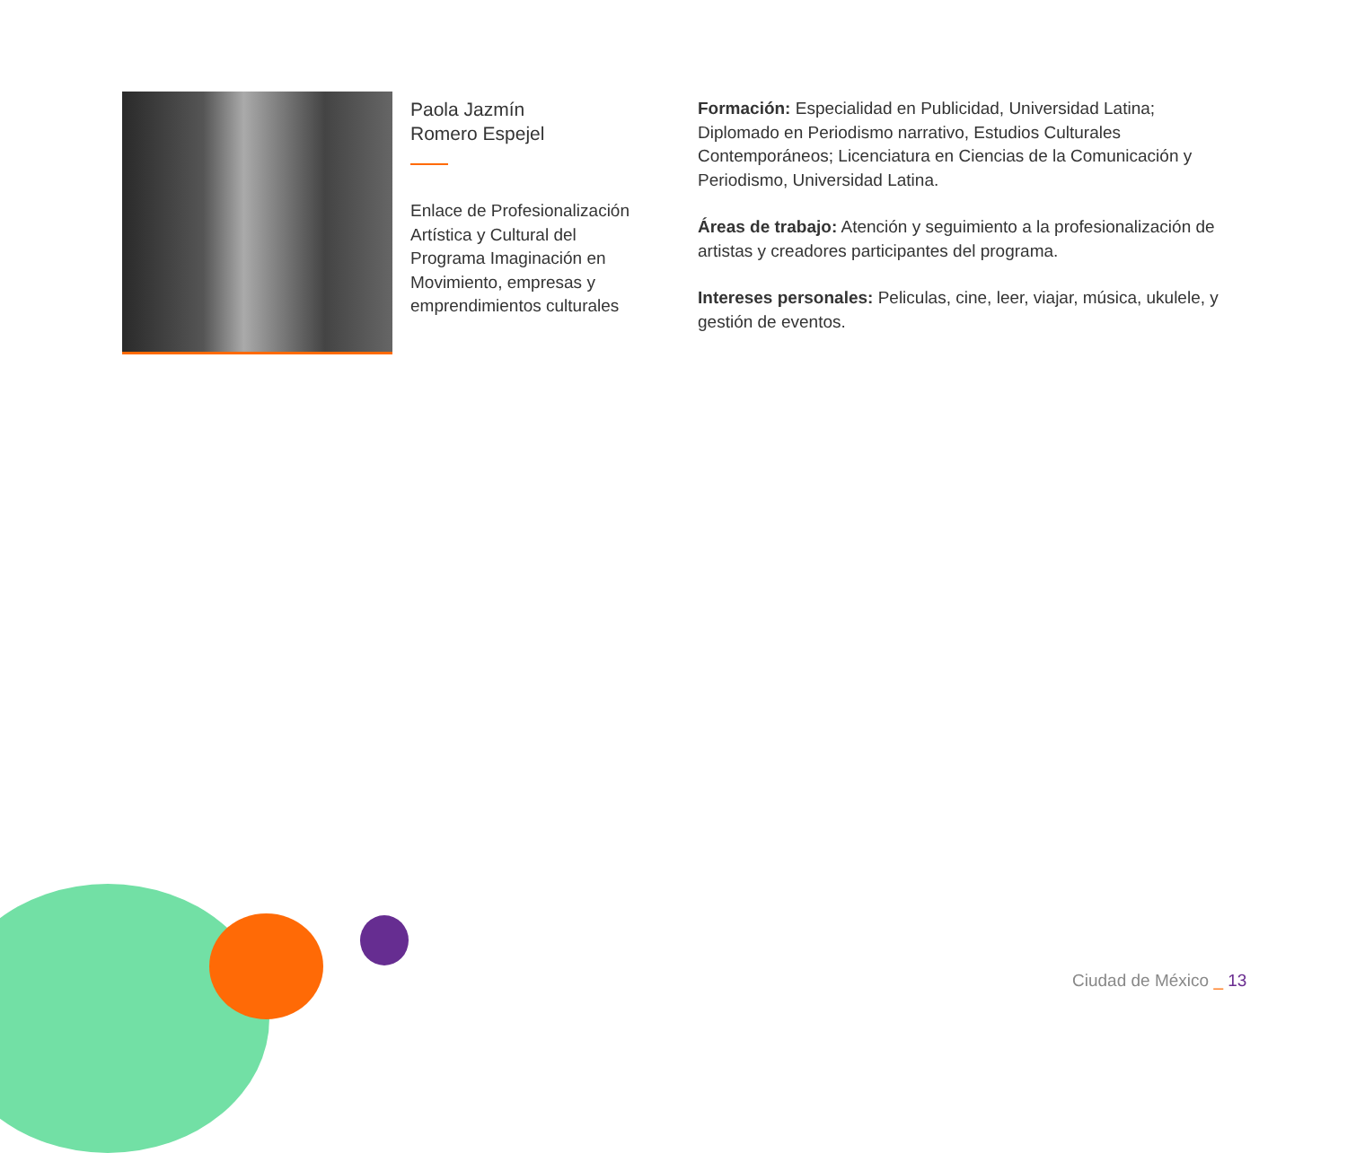Paola Jazmín
Romero Espejel
Enlace de Profesionalización Artística y Cultural del Programa Imaginación en Movimiento, empresas y emprendimientos culturales
Formación: Especialidad en Publicidad, Universidad Latina; Diplomado en Periodismo narrativo, Estudios Culturales Contemporáneos; Licenciatura en Ciencias de la Comunicación y Periodismo, Universidad Latina.
Áreas de trabajo: Atención y seguimiento a la profesionalización de artistas y creadores participantes del programa.
Intereses personales: Peliculas, cine, leer, viajar, música, ukulele, y gestión de eventos.
Ciudad de México _ 13